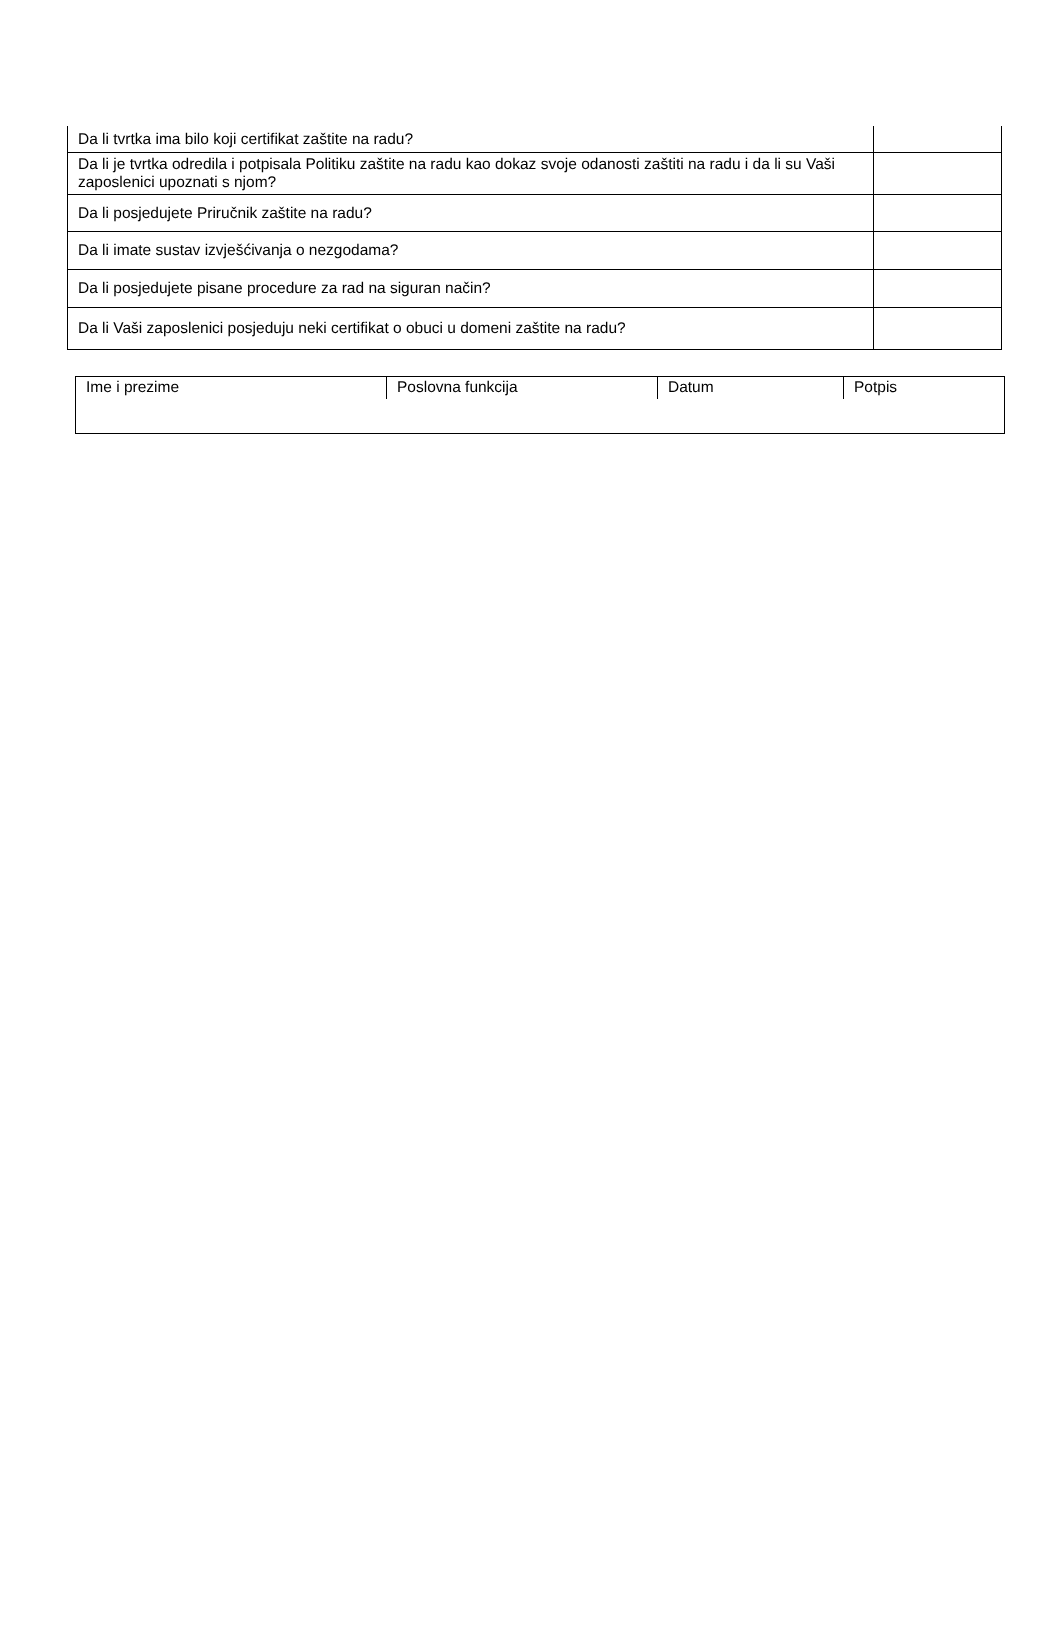| Da li tvrtka ima bilo koji certifikat zaštite na radu? | |
| Da li je tvrtka odredila i potpisala Politiku zaštite na radu kao dokaz svoje odanosti zaštiti na radu i da li su Vaši zaposlenici upoznati s njom? | |
| Da li posjedujete Priručnik zaštite na radu? | |
| Da li imate sustav izvješćivanja o nezgodama? | |
| Da li posjedujete pisane procedure za rad na siguran način? | |
| Da li Vaši zaposlenici posjeduju neki certifikat o obuci u domeni zaštite na radu? | |
| Ime i prezime | Poslovna funkcija | Datum | Potpis |